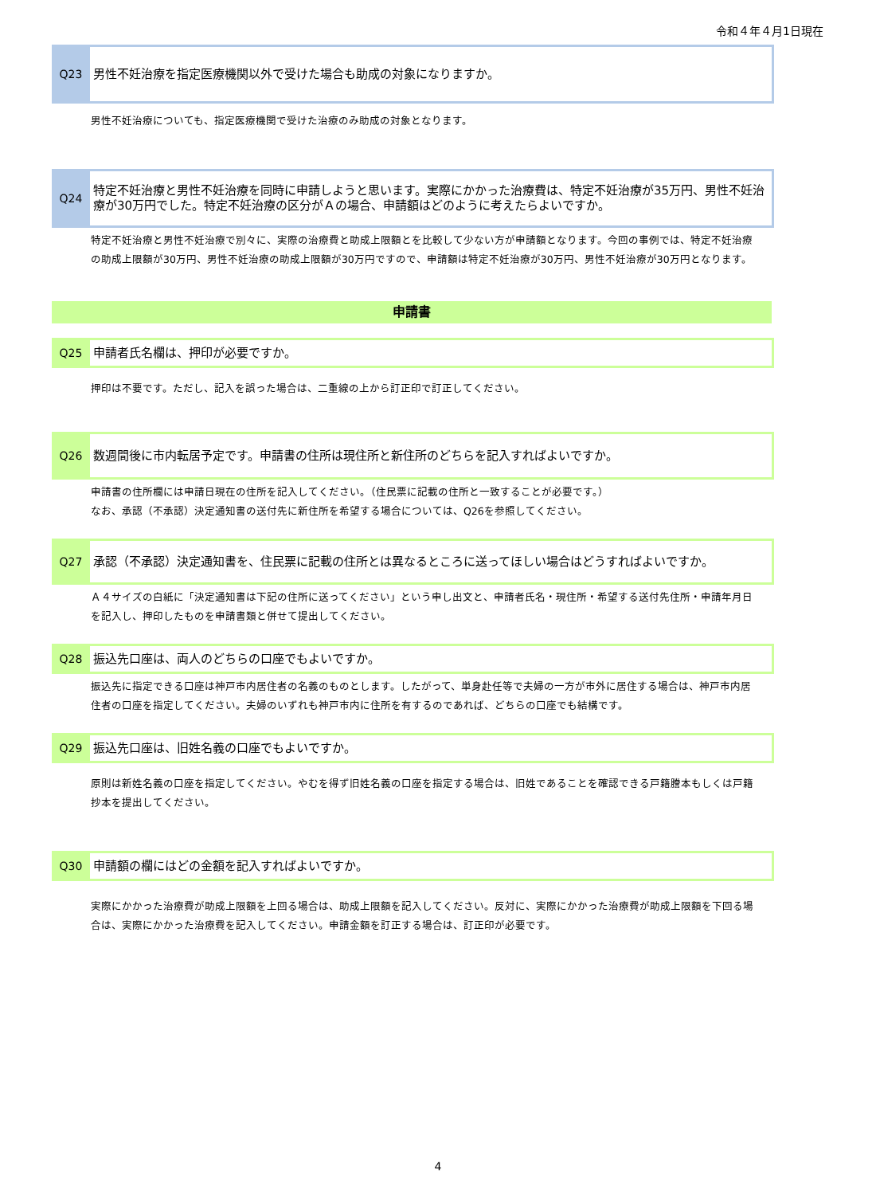令和４年４月1日現在
Q23
男性不妊治療を指定医療機関以外で受けた場合も助成の対象になりますか。
男性不妊治療についても、指定医療機関で受けた治療のみ助成の対象となります。
Q24
特定不妊治療と男性不妊治療を同時に申請しようと思います。実際にかかった治療費は、特定不妊治療が35万円、男性不妊治療が30万円でした。特定不妊治療の区分がＡの場合、申請額はどのように考えたらよいですか。
特定不妊治療と男性不妊治療で別々に、実際の治療費と助成上限額とを比較して少ない方が申請額となります。今回の事例では、特定不妊治療の助成上限額が30万円、男性不妊治療の助成上限額が30万円ですので、申請額は特定不妊治療が30万円、男性不妊治療が30万円となります。
申請書
Q25
申請者氏名欄は、押印が必要ですか。
押印は不要です。ただし、記入を誤った場合は、二重線の上から訂正印で訂正してください。
Q26
数週間後に市内転居予定です。申請書の住所は現住所と新住所のどちらを記入すればよいですか。
申請書の住所欄には申請日現在の住所を記入してください。（住民票に記載の住所と一致することが必要です。）
なお、承認（不承認）決定通知書の送付先に新住所を希望する場合については、Q26を参照してください。
Q27
承認（不承認）決定通知書を、住民票に記載の住所とは異なるところに送ってほしい場合はどうすればよいですか。
Ａ４サイズの白紙に「決定通知書は下記の住所に送ってください」という申し出文と、申請者氏名・現住所・希望する送付先住所・申請年月日を記入し、押印したものを申請書類と併せて提出してください。
Q28
振込先口座は、両人のどちらの口座でもよいですか。
振込先に指定できる口座は神戸市内居住者の名義のものとします。したがって、単身赴任等で夫婦の一方が市外に居住する場合は、神戸市内居住者の口座を指定してください。夫婦のいずれも神戸市内に住所を有するのであれば、どちらの口座でも結構です。
Q29
振込先口座は、旧姓名義の口座でもよいですか。
原則は新姓名義の口座を指定してください。やむを得ず旧姓名義の口座を指定する場合は、旧姓であることを確認できる戸籍謄本もしくは戸籍抄本を提出してください。
Q30
申請額の欄にはどの金額を記入すればよいですか。
実際にかかった治療費が助成上限額を上回る場合は、助成上限額を記入してください。反対に、実際にかかった治療費が助成上限額を下回る場合は、実際にかかった治療費を記入してください。申請金額を訂正する場合は、訂正印が必要です。
4